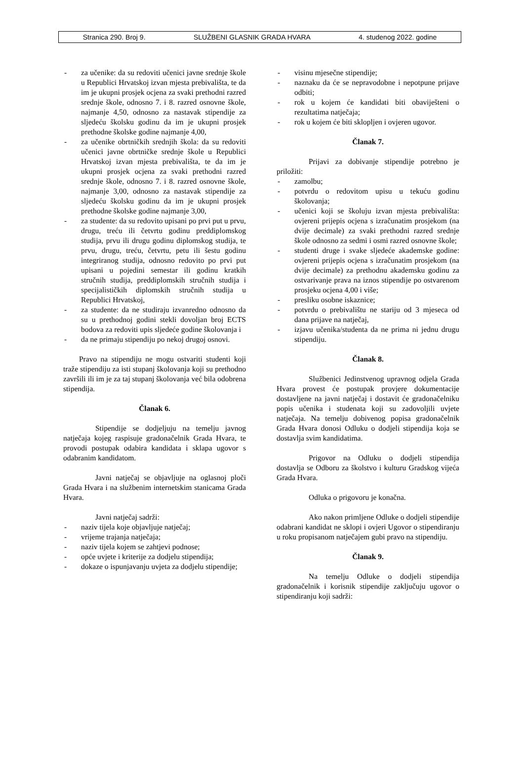Stranica 290. Broj 9. SLUŽBENI GLASNIK GRADA HVARA 4. studenog 2022. godine
- za učenike: da su redoviti učenici javne srednje škole u Republici Hrvatskoj izvan mjesta prebivališta, te da im je ukupni prosjek ocjena za svaki prethodni razred srednje škole, odnosno 7. i 8. razred osnovne škole, najmanje 4,50, odnosno za nastavak stipendije za sljedeću školsku godinu da im je ukupni prosjek prethodne školske godine najmanje 4,00,
- za učenike obrtničkih srednjih škola: da su redoviti učenici javne obrtničke srednje škole u Republici Hrvatskoj izvan mjesta prebivališta, te da im je ukupni prosjek ocjena za svaki prethodni razred srednje škole, odnosno 7. i 8. razred osnovne škole, najmanje 3,00, odnosno za nastavak stipendije za sljedeću školsku godinu da im je ukupni prosjek prethodne školske godine najmanje 3,00,
- za studente: da su redovito upisani po prvi put u prvu, drugu, treću ili četvrtu godinu preddiplomskog studija, prvu ili drugu godinu diplomskog studija, te prvu, drugu, treću, četvrtu, petu ili šestu godinu integriranog studija, odnosno redovito po prvi put upisani u pojedini semestar ili godinu kratkih stručnih studija, preddiplomskih stručnih studija i specijalističkih diplomskih stručnih studija u Republici Hrvatskoj,
- za studente: da ne studiraju izvanredno odnosno da su u prethodnoj godini stekli dovoljan broj ECTS bodova za redoviti upis sljedeće godine školovanja i
- da ne primaju stipendiju po nekoj drugoj osnovi.
Pravo na stipendiju ne mogu ostvariti studenti koji traže stipendiju za isti stupanj školovanja koji su prethodno završili ili im je za taj stupanj školovanja već bila odobrena stipendija.
Članak 6.
Stipendije se dodjeljuju na temelju javnog natječaja kojeg raspisuje gradonačelnik Grada Hvara, te provodi postupak odabira kandidata i sklapa ugovor s odabranim kandidatom.
Javni natječaj se objavljuje na oglasnoj ploči Grada Hvara i na službenim internetskim stanicama Grada Hvara.
Javni natječaj sadrži:
- naziv tijela koje objavljuje natječaj;
- vrijeme trajanja natječaja;
- naziv tijela kojem se zahtjevi podnose;
- opće uvjete i kriterije za dodjelu stipendija;
- dokaze o ispunjavanju uvjeta za dodjelu stipendije;
- visinu mjesečne stipendije;
- naznaku da će se nepravodobne i nepotpune prijave odbiti;
- rok u kojem će kandidati biti obaviješteni o rezultatima natječaja;
- rok u kojem će biti sklopljen i ovjeren ugovor.
Članak 7.
Prijavi za dobivanje stipendije potrebno je priložiti:
- zamolbu;
- potvrdu o redovitom upisu u tekuću godinu školovanja;
- učenici koji se školuju izvan mjesta prebivališta: ovjereni prijepis ocjena s izračunatim prosjekom (na dvije decimale) za svaki prethodni razred srednje škole odnosno za sedmi i osmi razred osnovne škole;
- studenti druge i svake sljedeće akademske godine: ovjereni prijepis ocjena s izračunatim prosjekom (na dvije decimale) za prethodnu akademsku godinu za ostvarivanje prava na iznos stipendije po ostvarenom prosjeku ocjena 4,00 i više;
- presliku osobne iskaznice;
- potvrdu o prebivalištu ne stariju od 3 mjeseca od dana prijave na natječaj,
- izjavu učenika/studenta da ne prima ni jednu drugu stipendiju.
Članak 8.
Službenici Jedinstvenog upravnog odjela Grada Hvara provest će postupak provjere dokumentacije dostavljene na javni natječaj i dostavit će gradonačelniku popis učenika i studenata koji su zadovoljili uvjete natječaja. Na temelju dobivenog popisa gradonačelnik Grada Hvara donosi Odluku o dodjeli stipendija koja se dostavlja svim kandidatima.
Prigovor na Odluku o dodjeli stipendija dostavlja se Odboru za školstvo i kulturu Gradskog vijeća Grada Hvara.
Odluka o prigovoru je konačna.
Ako nakon primljene Odluke o dodjeli stipendije odabrani kandidat ne sklopi i ovjeri Ugovor o stipendiranju u roku propisanom natječajem gubi pravo na stipendiju.
Članak 9.
Na temelju Odluke o dodjeli stipendija gradonačelnik i korisnik stipendije zaključuju ugovor o stipendiranju koji sadrži: